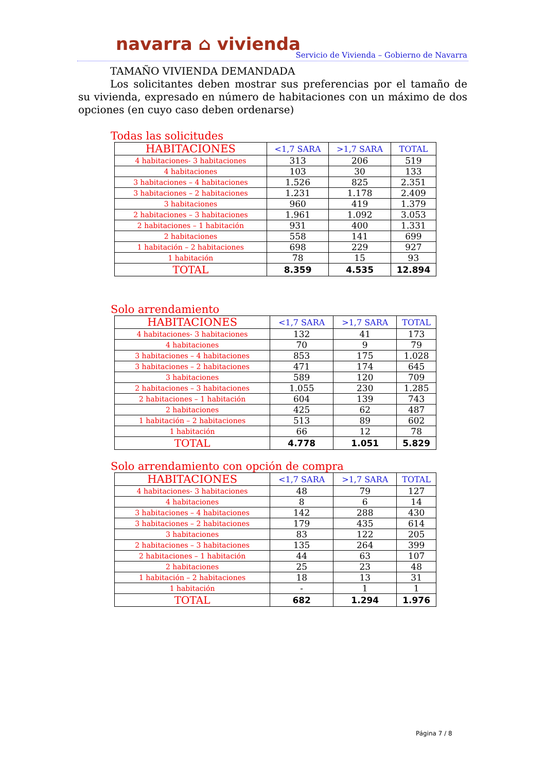navarra ⌂ vivienda
Servicio de Vivienda – Gobierno de Navarra
TAMAÑO VIVIENDA DEMANDADA
Los solicitantes deben mostrar sus preferencias por el tamaño de su vivienda, expresado en número de habitaciones con un máximo de dos opciones (en cuyo caso deben ordenarse)
Todas las solicitudes
| HABITACIONES | <1,7 SARA | >1,7 SARA | TOTAL |
| --- | --- | --- | --- |
| 4 habitaciones- 3 habitaciones | 313 | 206 | 519 |
| 4 habitaciones | 103 | 30 | 133 |
| 3 habitaciones – 4 habitaciones | 1.526 | 825 | 2.351 |
| 3 habitaciones – 2 habitaciones | 1.231 | 1.178 | 2.409 |
| 3 habitaciones | 960 | 419 | 1.379 |
| 2 habitaciones – 3 habitaciones | 1.961 | 1.092 | 3.053 |
| 2 habitaciones – 1 habitación | 931 | 400 | 1.331 |
| 2 habitaciones | 558 | 141 | 699 |
| 1 habitación – 2 habitaciones | 698 | 229 | 927 |
| 1 habitación | 78 | 15 | 93 |
| TOTAL | 8.359 | 4.535 | 12.894 |
Solo arrendamiento
| HABITACIONES | <1,7 SARA | >1,7 SARA | TOTAL |
| --- | --- | --- | --- |
| 4 habitaciones- 3 habitaciones | 132 | 41 | 173 |
| 4 habitaciones | 70 | 9 | 79 |
| 3 habitaciones – 4 habitaciones | 853 | 175 | 1.028 |
| 3 habitaciones – 2 habitaciones | 471 | 174 | 645 |
| 3 habitaciones | 589 | 120 | 709 |
| 2 habitaciones – 3 habitaciones | 1.055 | 230 | 1.285 |
| 2 habitaciones – 1 habitación | 604 | 139 | 743 |
| 2 habitaciones | 425 | 62 | 487 |
| 1 habitación – 2 habitaciones | 513 | 89 | 602 |
| 1 habitación | 66 | 12 | 78 |
| TOTAL | 4.778 | 1.051 | 5.829 |
Solo arrendamiento con opción de compra
| HABITACIONES | <1,7 SARA | >1,7 SARA | TOTAL |
| --- | --- | --- | --- |
| 4 habitaciones- 3 habitaciones | 48 | 79 | 127 |
| 4 habitaciones | 8 | 6 | 14 |
| 3 habitaciones – 4 habitaciones | 142 | 288 | 430 |
| 3 habitaciones – 2 habitaciones | 179 | 435 | 614 |
| 3 habitaciones | 83 | 122 | 205 |
| 2 habitaciones – 3 habitaciones | 135 | 264 | 399 |
| 2 habitaciones – 1 habitación | 44 | 63 | 107 |
| 2 habitaciones | 25 | 23 | 48 |
| 1 habitación – 2 habitaciones | 18 | 13 | 31 |
| 1 habitación | - | 1 | 1 |
| TOTAL | 682 | 1.294 | 1.976 |
Página 7 / 8